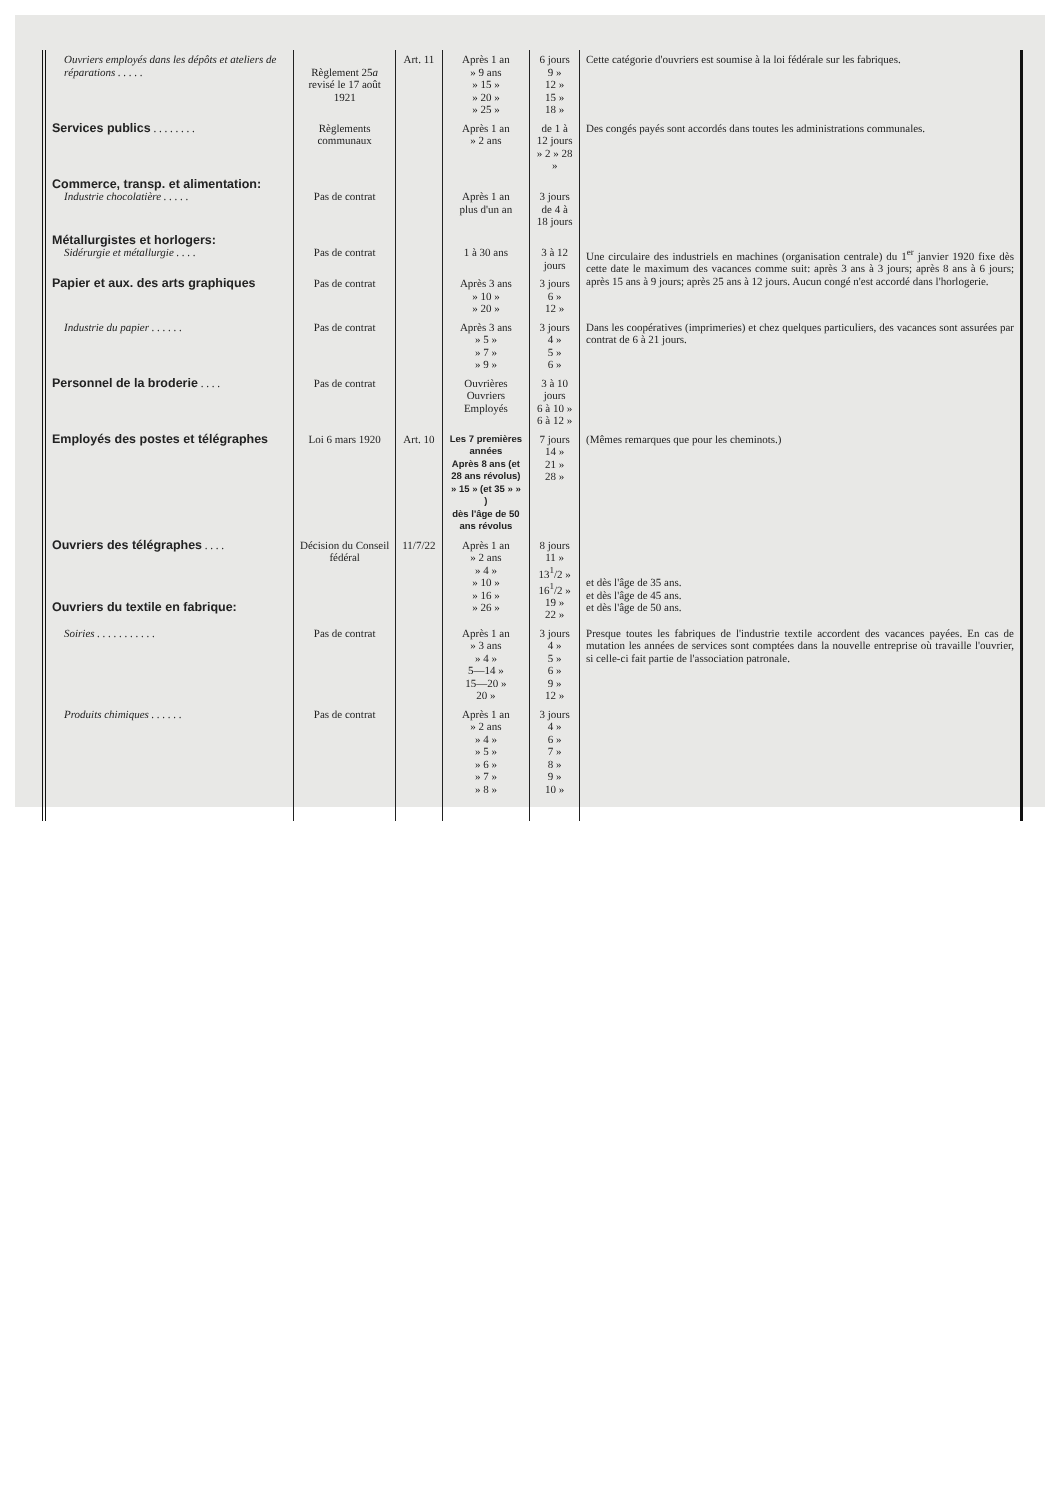| Ouvriers employés dans les dépôts et ateliers de réparations . . . . . | Règlement 25 a revisé le 17 août 1921 | Art. 11 | Après 1 an » 9 ans » 15 » » 20 » » 25 » | 6 jours 9 » 12 » 15 » 18 » | Cette catégorie d'ouvriers est soumise à la loi fédérale sur les fabriques. |
| Services publics . . . . . . . . | Règlements communaux | | Après 1 an » 2 ans | de 1 à 12 jours » 2 » 28 » | Des congés payés sont accordés dans toutes les administrations communales. |
| Commerce, transp. et alimentation: Industrie chocolatière . . . . . | Pas de contrat | | Après 1 an plus d'un an | 3 jours de 4 à 18 jours | |
| Métallurgistes et horlogers: Sidérurgie et métallurgie . . . . | Pas de contrat | | 1 à 30 ans | 3 à 12 jours | Une circulaire des industriels en machines (organisation centrale) du 1<sup>er</sup> janvier 1920 fixe dès cette date le maximum des vacances comme suit: après 3 ans à 3 jours; après 8 ans à 6 jours; après 15 ans à 9 jours; après 25 ans à 12 jours. Aucun congé n'est accordé dans l'horlogerie. |
| Papier et aux. des arts graphiques | Pas de contrat | | Après 3 ans » 10 » » 20 » | 3 jours 6 » 12 » | |
| Industrie du papier . . . . . . | Pas de contrat | | Après 3 ans » 5 » » 7 » » 9 » | 3 jours 4 » 5 » 6 » | Dans les coopératives (imprimeries) et chez quelques particuliers, des vacances sont assurées par contrat de 6 à 21 jours. |
| Personnel de la broderie . . . . | Pas de contrat | | Ouvrières Ouvriers Employés | 3 à 10 jours 6 à 10 » 6 à 12 » | |
| Employés des postes et télégraphes | Loi 6 mars 1920 | Art. 10 | Les 7 premières années Après 8 ans (et 28 ans révolus) » 15 » (et 35 » » ) dès l'âge de 50 ans révolus | 7 jours 14 » 21 » 28 » | (Mêmes remarques que pour les cheminots.) |
| Ouvriers des télégraphes . . . . Ouvriers du textile en fabrique: | Décision du Conseil fédéral | 11/7/22 | Après 1 an » 2 ans » 4 » » 10 » » 16 » » 26 » | 8 jours 11 » 13<sup>1</sup>/2 » 16<sup>1</sup>/2 » 19 » 22 » | et dès l'âge de 35 ans. et dès l'âge de 45 ans. et dès l'âge de 50 ans. |
| Soiries . . . . . . . . . . . | Pas de contrat | | Après 1 an » 3 ans » 4 » 5—14 » 15—20 » 20 » | 3 jours 4 » 5 » 6 » 9 » 12 » | Presque toutes les fabriques de l'industrie textile accordent des vacances payées. En cas de mutation les années de services sont comptées dans la nouvelle entreprise où travaille l'ouvrier, si celle-ci fait partie de l'association patronale. |
| Produits chimiques . . . . . . | Pas de contrat | | Après 1 an » 2 ans » 4 » » 5 » » 6 » » 7 » » 8 » | 3 jours 4 » 6 » 7 » 8 » 9 » 10 » | |